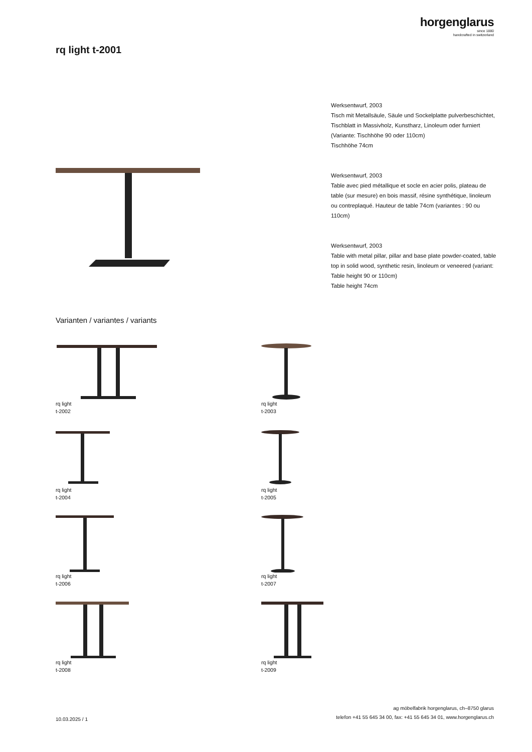horgenglarus
since 1880
handcrafted in switzerland
rq light t-2001
Werksentwurf, 2003
Tisch mit Metallsäule, Säule und Sockelplatte pulverbeschichtet, Tischblatt in Massivholz, Kunstharz, Linoleum oder furniert (Variante: Tischhöhe 90 oder 110cm)
Tischhöhe 74cm
Werksentwurf, 2003
Table avec pied métallique et socle en acier polis, plateau de table (sur mesure) en bois massif, résine synthétique, linoleum ou contreplaqué. Hauteur de table 74cm (variantes : 90 ou 110cm)
Werksentwurf, 2003
Table with metal pillar, pillar and base plate powder-coated, table top in solid wood, synthetic resin, linoleum or veneered (variant: Table height 90 or 110cm)
Table height 74cm
Varianten / variantes / variants
rq light
t-2002
rq light
t-2003
rq light
t-2004
rq light
t-2005
rq light
t-2006
rq light
t-2007
rq light
t-2008
rq light
t-2009
10.03.2025 / 1
ag möbelfabrik horgenglarus, ch–8750 glarus
telefon +41 55 645 34 00, fax: +41 55 645 34 01, www.horgenglarus.ch